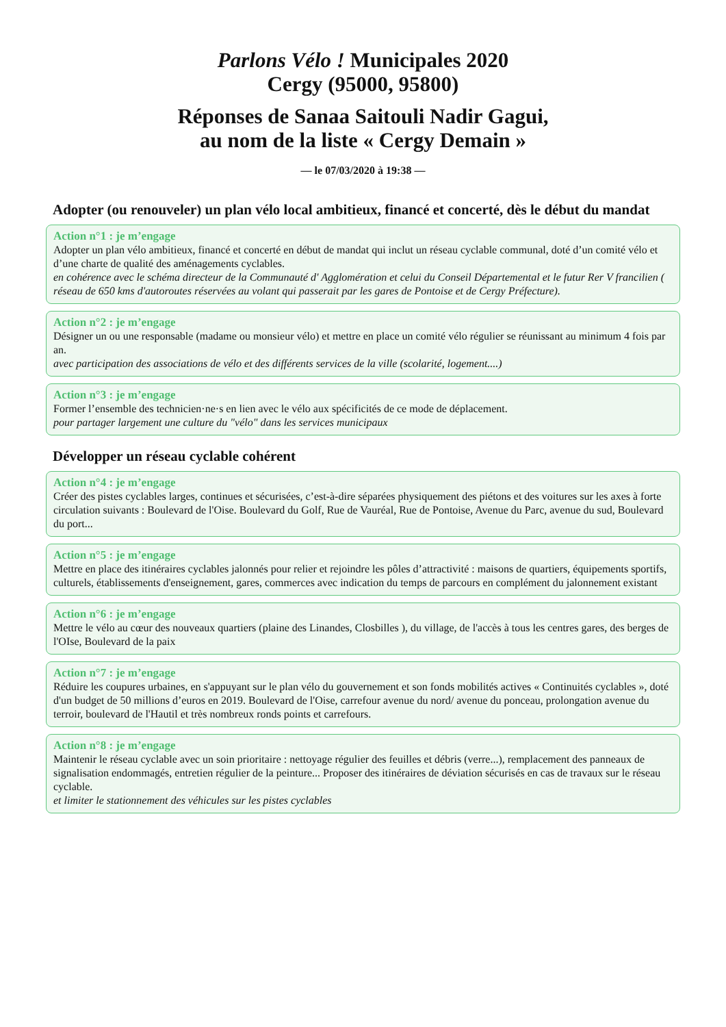Parlons Vélo ! Municipales 2020
Cergy (95000, 95800)
Réponses de Sanaa Saitouli Nadir Gagui,
au nom de la liste « Cergy Demain »
— le 07/03/2020 à 19:38 —
Adopter (ou renouveler) un plan vélo local ambitieux, financé et concerté, dès le début du mandat
Action n°1 : je m’engage
Adopter un plan vélo ambitieux, financé et concerté en début de mandat qui inclut un réseau cyclable communal, doté d’un comité vélo et d’une charte de qualité des aménagements cyclables.
en cohérence avec le schéma directeur de la Communauté d' Agglomération et celui du Conseil Départemental et le futur Rer V francilien ( réseau de 650 kms d'autoroutes réservées au volant qui passerait par les gares de Pontoise et de Cergy Préfecture).
Action n°2 : je m’engage
Désigner un ou une responsable (madame ou monsieur vélo) et mettre en place un comité vélo régulier se réunissant au minimum 4 fois par an.
avec participation des associations de vélo et des différents services de la ville (scolarité, logement....)
Action n°3 : je m’engage
Former l’ensemble des technicien·ne·s en lien avec le vélo aux spécificités de ce mode de déplacement.
pour partager largement une culture du "vélo" dans les services municipaux
Développer un réseau cyclable cohérent
Action n°4 : je m’engage
Créer des pistes cyclables larges, continues et sécurisées, c’est-à-dire séparées physiquement des piétons et des voitures sur les axes à forte circulation suivants : Boulevard de l'Oise. Boulevard du Golf, Rue de Vauréal, Rue de Pontoise, Avenue du Parc, avenue du sud, Boulevard du port...
Action n°5 : je m’engage
Mettre en place des itinéraires cyclables jalonnés pour relier et rejoindre les pôles d’attractivité : maisons de quartiers, équipements sportifs, culturels, établissements d'enseignement, gares, commerces avec indication du temps de parcours en complément du jalonnement existant
Action n°6 : je m’engage
Mettre le vélo au cœur des nouveaux quartiers (plaine des Linandes, Closbilles ), du village, de l'accès à tous les centres gares, des berges de l'OIse, Boulevard de la paix
Action n°7 : je m’engage
Réduire les coupures urbaines, en s'appuyant sur le plan vélo du gouvernement et son fonds mobilités actives « Continuités cyclables », doté d'un budget de 50 millions d’euros en 2019. Boulevard de l'Oise, carrefour avenue du nord/ avenue du ponceau, prolongation avenue du terroir, boulevard de l'Hautil et très nombreux ronds points et carrefours.
Action n°8 : je m’engage
Maintenir le réseau cyclable avec un soin prioritaire : nettoyage régulier des feuilles et débris (verre...), remplacement des panneaux de signalisation endommagés, entretien régulier de la peinture... Proposer des itinéraires de déviation sécurisés en cas de travaux sur le réseau cyclable.
et limiter le stationnement des véhicules sur les pistes cyclables